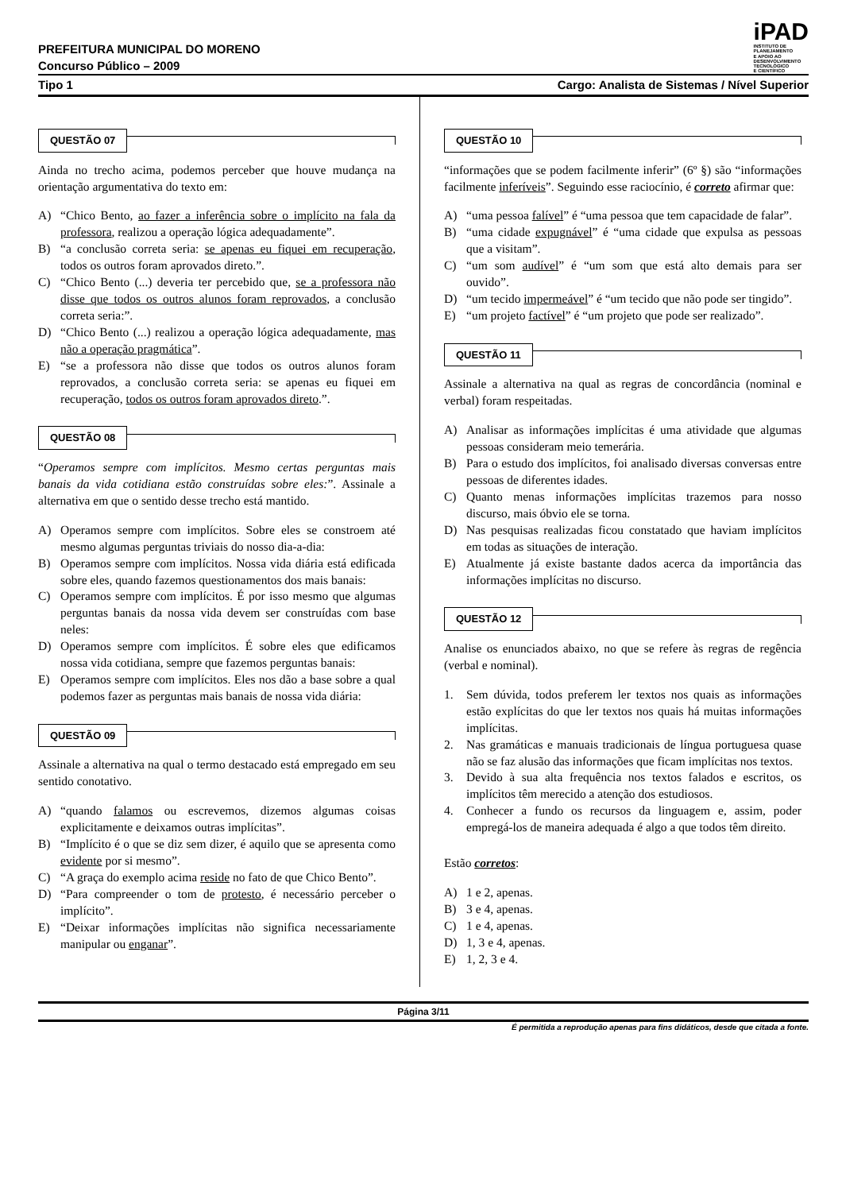PREFEITURA MUNICIPAL DO MORENO
Concurso Público – 2009
iPAD
INSTITUTO DE
PLANEJAMENTO
E APOIO AO
DESENVOLVIMENTO
TECNOLÓGICO
E CIENTÍFICO
Tipo 1 Cargo: Analista de Sistemas / Nível Superior
QUESTÃO 07
Ainda no trecho acima, podemos perceber que houve mudança na orientação argumentativa do texto em:
A) “Chico Bento, ao fazer a inferência sobre o implícito na fala da professora, realizou a operação lógica adequadamente”.
B) “a conclusão correta seria: se apenas eu fiquei em recuperação, todos os outros foram aprovados direto.”.
C) “Chico Bento (...) deveria ter percebido que, se a professora não disse que todos os outros alunos foram reprovados, a conclusão correta seria:”.
D) “Chico Bento (...) realizou a operação lógica adequadamente, mas não a operação pragmática”.
E) “se a professora não disse que todos os outros alunos foram reprovados, a conclusão correta seria: se apenas eu fiquei em recuperação, todos os outros foram aprovados direto.”.
QUESTÃO 08
“Operamos sempre com implícitos. Mesmo certas perguntas mais banais da vida cotidiana estão construídas sobre eles:”. Assinale a alternativa em que o sentido desse trecho está mantido.
A) Operamos sempre com implícitos. Sobre eles se constroem até mesmo algumas perguntas triviais do nosso dia-a-dia:
B) Operamos sempre com implícitos. Nossa vida diária está edificada sobre eles, quando fazemos questionamentos dos mais banais:
C) Operamos sempre com implícitos. É por isso mesmo que algumas perguntas banais da nossa vida devem ser construídas com base neles:
D) Operamos sempre com implícitos. É sobre eles que edificamos nossa vida cotidiana, sempre que fazemos perguntas banais:
E) Operamos sempre com implícitos. Eles nos dão a base sobre a qual podemos fazer as perguntas mais banais de nossa vida diária:
QUESTÃO 09
Assinale a alternativa na qual o termo destacado está empregado em seu sentido conotativo.
A) “quando falamos ou escrevemos, dizemos algumas coisas explicitamente e deixamos outras implícitas”.
B) “Implícito é o que se diz sem dizer, é aquilo que se apresenta como evidente por si mesmo”.
C) “A graça do exemplo acima reside no fato de que Chico Bento”.
D) “Para compreender o tom de protesto, é necessário perceber o implícito”.
E) “Deixar informações implícitas não significa necessariamente manipular ou enganar”.
QUESTÃO 10
“informações que se podem facilmente inferir” (6º §) são “informações facilmente inferíveis”. Seguindo esse raciocínio, é correto afirmar que:
A) “uma pessoa falível” é “uma pessoa que tem capacidade de falar”.
B) “uma cidade expugnável” é “uma cidade que expulsa as pessoas que a visitam”.
C) “um som audível” é “um som que está alto demais para ser ouvido”.
D) “um tecido impermeável” é “um tecido que não pode ser tingido”.
E) “um projeto factível” é “um projeto que pode ser realizado”.
QUESTÃO 11
Assinale a alternativa na qual as regras de concordância (nominal e verbal) foram respeitadas.
A) Analisar as informações implícitas é uma atividade que algumas pessoas consideram meio temerária.
B) Para o estudo dos implícitos, foi analisado diversas conversas entre pessoas de diferentes idades.
C) Quanto menas informações implícitas trazemos para nosso discurso, mais óbvio ele se torna.
D) Nas pesquisas realizadas ficou constatado que haviam implícitos em todas as situações de interação.
E) Atualmente já existe bastante dados acerca da importância das informações implícitas no discurso.
QUESTÃO 12
Analise os enunciados abaixo, no que se refere às regras de regência (verbal e nominal).
1. Sem dúvida, todos preferem ler textos nos quais as informações estão explícitas do que ler textos nos quais há muitas informações implícitas.
2. Nas gramáticas e manuais tradicionais de língua portuguesa quase não se faz alusão das informações que ficam implícitas nos textos.
3. Devido à sua alta frequência nos textos falados e escritos, os implícitos têm merecido a atenção dos estudiosos.
4. Conhecer a fundo os recursos da linguagem e, assim, poder empregá-los de maneira adequada é algo a que todos têm direito.
Estão corretos:
A) 1 e 2, apenas.
B) 3 e 4, apenas.
C) 1 e 4, apenas.
D) 1, 3 e 4, apenas.
E) 1, 2, 3 e 4.
Página 3/11
É permitida a reprodução apenas para fins didáticos, desde que citada a fonte.